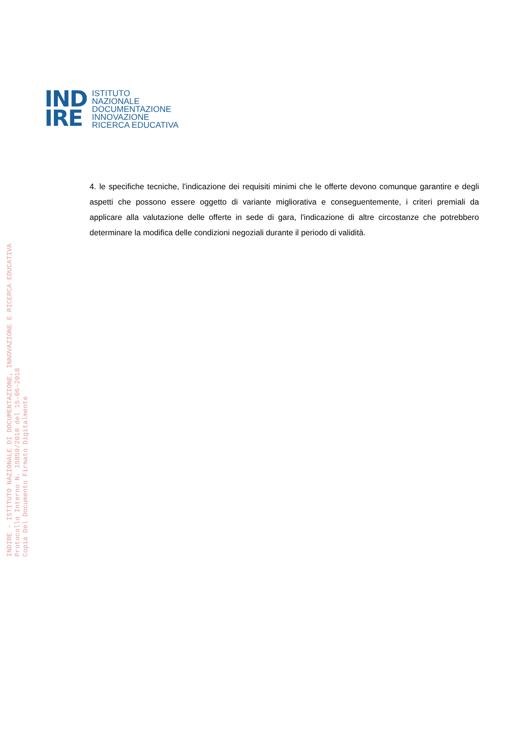IND
IRE
ISTITUTO
NAZIONALE
DOCUMENTAZIONE
INNOVAZIONE
RICERCA EDUCATIVA
4. le specifiche tecniche, l'indicazione dei requisiti minimi che le offerte devono comunque garantire e degli aspetti che possono essere oggetto di variante migliorativa e conseguentemente, i criteri premiali da applicare alla valutazione delle offerte in sede di gara, l'indicazione di altre circostanze che potrebbero determinare la modifica delle condizioni negoziali durante il periodo di validità.
INDIRE - ISTITUTO NAZIONALE DI DOCUMENTAZIONE, INNOVAZIONE E RICERCA EDUCATIVA
Protocollo Interno N. 15859/2018 del 15-06-2018
Copia Del Documento Firmato Digitalmente